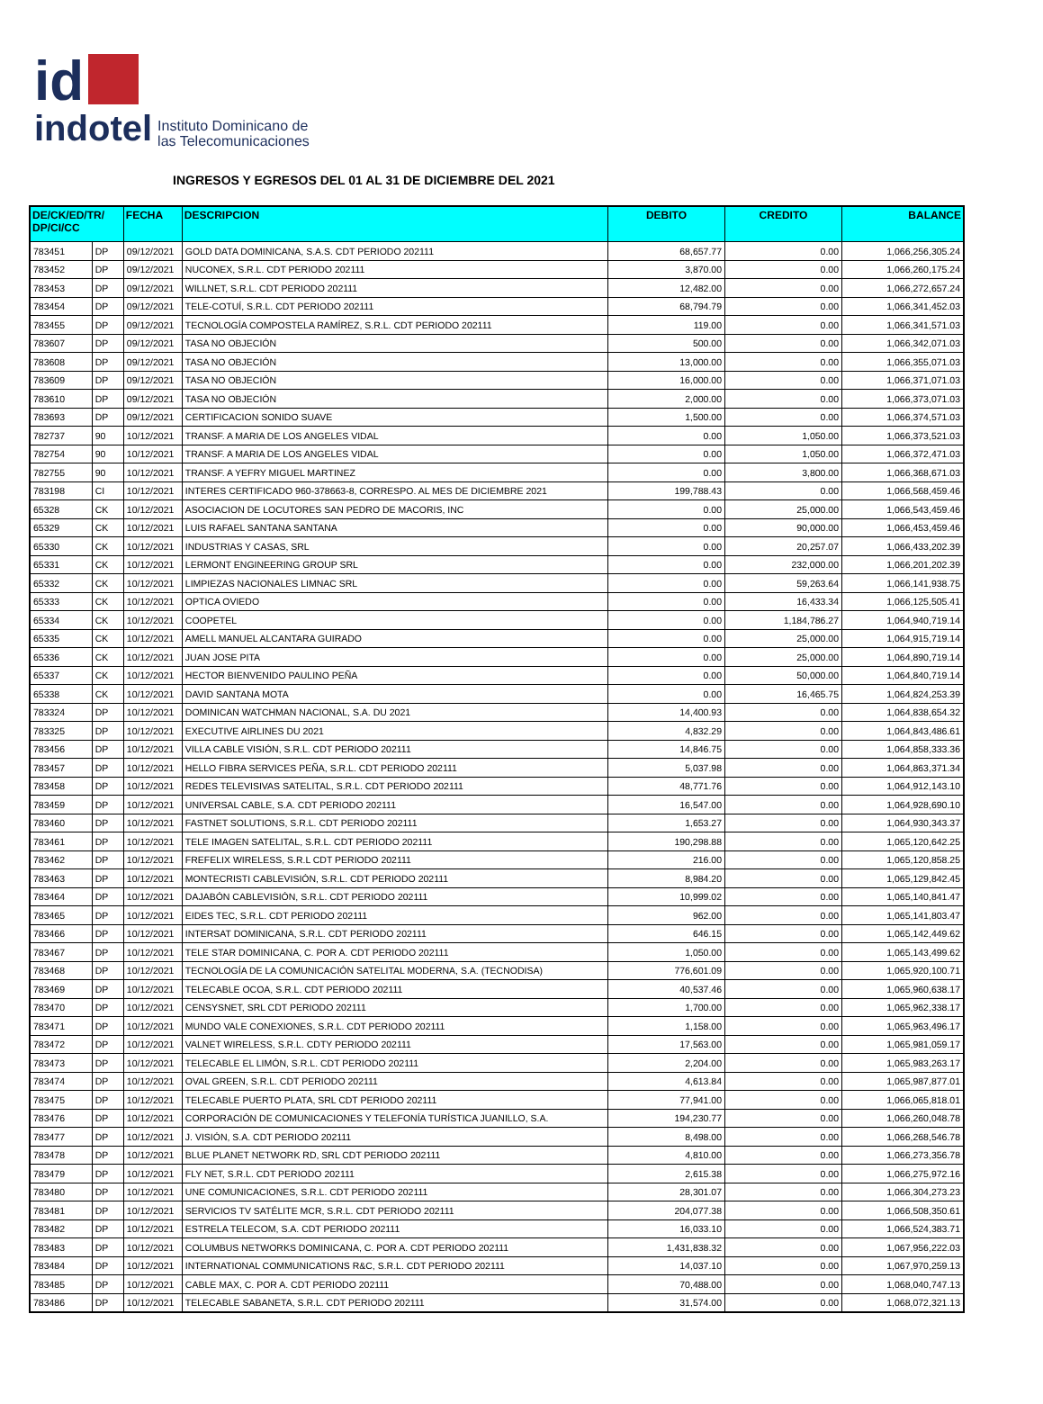id
indotel Instituto Dominicano de
las Telecomunicaciones
INGRESOS Y EGRESOS DEL 01 AL 31 DE DICIEMBRE DEL 2021
| DE/CK/ED/TR/ DP/CI/CC | | FECHA | DESCRIPCION | DEBITO | CREDITO | BALANCE |
| --- | --- | --- | --- | --- | --- | --- |
| 783451 | DP | 09/12/2021 | GOLD DATA DOMINICANA, S.A.S. CDT PERIODO 202111 | 68,657.77 | 0.00 | 1,066,256,305.24 |
| 783452 | DP | 09/12/2021 | NUCONEX, S.R.L. CDT PERIODO 202111 | 3,870.00 | 0.00 | 1,066,260,175.24 |
| 783453 | DP | 09/12/2021 | WILLNET, S.R.L. CDT PERIODO 202111 | 12,482.00 | 0.00 | 1,066,272,657.24 |
| 783454 | DP | 09/12/2021 | TELE-COTUÍ, S.R.L. CDT PERIODO 202111 | 68,794.79 | 0.00 | 1,066,341,452.03 |
| 783455 | DP | 09/12/2021 | TECNOLOGÍA COMPOSTELA RAMÍREZ, S.R.L. CDT PERIODO 202111 | 119.00 | 0.00 | 1,066,341,571.03 |
| 783607 | DP | 09/12/2021 | TASA NO OBJECIÓN | 500.00 | 0.00 | 1,066,342,071.03 |
| 783608 | DP | 09/12/2021 | TASA NO OBJECIÓN | 13,000.00 | 0.00 | 1,066,355,071.03 |
| 783609 | DP | 09/12/2021 | TASA NO OBJECIÓN | 16,000.00 | 0.00 | 1,066,371,071.03 |
| 783610 | DP | 09/12/2021 | TASA NO OBJECIÓN | 2,000.00 | 0.00 | 1,066,373,071.03 |
| 783693 | DP | 09/12/2021 | CERTIFICACION SONIDO SUAVE | 1,500.00 | 0.00 | 1,066,374,571.03 |
| 782737 | 90 | 10/12/2021 | TRANSF. A MARIA DE LOS ANGELES VIDAL | 0.00 | 1,050.00 | 1,066,373,521.03 |
| 782754 | 90 | 10/12/2021 | TRANSF. A MARIA DE LOS ANGELES VIDAL | 0.00 | 1,050.00 | 1,066,372,471.03 |
| 782755 | 90 | 10/12/2021 | TRANSF. A YEFRY MIGUEL MARTINEZ | 0.00 | 3,800.00 | 1,066,368,671.03 |
| 783198 | CI | 10/12/2021 | INTERES CERTIFICADO 960-378663-8, CORRESPO. AL MES DE DICIEMBRE 2021 | 199,788.43 | 0.00 | 1,066,568,459.46 |
| 65328 | CK | 10/12/2021 | ASOCIACION DE LOCUTORES SAN PEDRO DE MACORIS, INC | 0.00 | 25,000.00 | 1,066,543,459.46 |
| 65329 | CK | 10/12/2021 | LUIS RAFAEL SANTANA SANTANA | 0.00 | 90,000.00 | 1,066,453,459.46 |
| 65330 | CK | 10/12/2021 | INDUSTRIAS Y CASAS, SRL | 0.00 | 20,257.07 | 1,066,433,202.39 |
| 65331 | CK | 10/12/2021 | LERMONT ENGINEERING GROUP SRL | 0.00 | 232,000.00 | 1,066,201,202.39 |
| 65332 | CK | 10/12/2021 | LIMPIEZAS NACIONALES LIMNAC SRL | 0.00 | 59,263.64 | 1,066,141,938.75 |
| 65333 | CK | 10/12/2021 | OPTICA OVIEDO | 0.00 | 16,433.34 | 1,066,125,505.41 |
| 65334 | CK | 10/12/2021 | COOPETEL | 0.00 | 1,184,786.27 | 1,064,940,719.14 |
| 65335 | CK | 10/12/2021 | AMELL MANUEL ALCANTARA GUIRADO | 0.00 | 25,000.00 | 1,064,915,719.14 |
| 65336 | CK | 10/12/2021 | JUAN JOSE PITA | 0.00 | 25,000.00 | 1,064,890,719.14 |
| 65337 | CK | 10/12/2021 | HECTOR BIENVENIDO PAULINO PEÑA | 0.00 | 50,000.00 | 1,064,840,719.14 |
| 65338 | CK | 10/12/2021 | DAVID SANTANA MOTA | 0.00 | 16,465.75 | 1,064,824,253.39 |
| 783324 | DP | 10/12/2021 | DOMINICAN WATCHMAN NACIONAL, S.A. DU 2021 | 14,400.93 | 0.00 | 1,064,838,654.32 |
| 783325 | DP | 10/12/2021 | EXECUTIVE AIRLINES DU 2021 | 4,832.29 | 0.00 | 1,064,843,486.61 |
| 783456 | DP | 10/12/2021 | VILLA CABLE VISIÓN, S.R.L. CDT PERIODO 202111 | 14,846.75 | 0.00 | 1,064,858,333.36 |
| 783457 | DP | 10/12/2021 | HELLO FIBRA SERVICES PEÑA, S.R.L. CDT PERIODO 202111 | 5,037.98 | 0.00 | 1,064,863,371.34 |
| 783458 | DP | 10/12/2021 | REDES TELEVISIVAS SATELITAL, S.R.L. CDT PERIODO 202111 | 48,771.76 | 0.00 | 1,064,912,143.10 |
| 783459 | DP | 10/12/2021 | UNIVERSAL CABLE, S.A. CDT PERIODO 202111 | 16,547.00 | 0.00 | 1,064,928,690.10 |
| 783460 | DP | 10/12/2021 | FASTNET SOLUTIONS, S.R.L. CDT PERIODO 202111 | 1,653.27 | 0.00 | 1,064,930,343.37 |
| 783461 | DP | 10/12/2021 | TELE IMAGEN SATELITAL, S.R.L. CDT PERIODO 202111 | 190,298.88 | 0.00 | 1,065,120,642.25 |
| 783462 | DP | 10/12/2021 | FREFELIX WIRELESS, S.R.L CDT PERIODO 202111 | 216.00 | 0.00 | 1,065,120,858.25 |
| 783463 | DP | 10/12/2021 | MONTECRISTI CABLEVISIÓN, S.R.L. CDT PERIODO 202111 | 8,984.20 | 0.00 | 1,065,129,842.45 |
| 783464 | DP | 10/12/2021 | DAJABÓN CABLEVISIÓN, S.R.L. CDT PERIODO 202111 | 10,999.02 | 0.00 | 1,065,140,841.47 |
| 783465 | DP | 10/12/2021 | EIDES TEC, S.R.L. CDT PERIODO 202111 | 962.00 | 0.00 | 1,065,141,803.47 |
| 783466 | DP | 10/12/2021 | INTERSAT DOMINICANA, S.R.L. CDT PERIODO 202111 | 646.15 | 0.00 | 1,065,142,449.62 |
| 783467 | DP | 10/12/2021 | TELE STAR DOMINICANA, C. POR A. CDT PERIODO 202111 | 1,050.00 | 0.00 | 1,065,143,499.62 |
| 783468 | DP | 10/12/2021 | TECNOLOGÍA DE LA COMUNICACIÓN SATELITAL MODERNA, S.A. (TECNODISA) | 776,601.09 | 0.00 | 1,065,920,100.71 |
| 783469 | DP | 10/12/2021 | TELECABLE OCOA, S.R.L. CDT PERIODO 202111 | 40,537.46 | 0.00 | 1,065,960,638.17 |
| 783470 | DP | 10/12/2021 | CENSYSNET, SRL CDT PERIODO 202111 | 1,700.00 | 0.00 | 1,065,962,338.17 |
| 783471 | DP | 10/12/2021 | MUNDO VALE CONEXIONES, S.R.L. CDT PERIODO 202111 | 1,158.00 | 0.00 | 1,065,963,496.17 |
| 783472 | DP | 10/12/2021 | VALNET WIRELESS, S.R.L. CDTY PERIODO 202111 | 17,563.00 | 0.00 | 1,065,981,059.17 |
| 783473 | DP | 10/12/2021 | TELECABLE EL LIMÓN, S.R.L. CDT PERIODO 202111 | 2,204.00 | 0.00 | 1,065,983,263.17 |
| 783474 | DP | 10/12/2021 | OVAL GREEN, S.R.L. CDT PERIODO 202111 | 4,613.84 | 0.00 | 1,065,987,877.01 |
| 783475 | DP | 10/12/2021 | TELECABLE PUERTO PLATA, SRL CDT PERIODO 202111 | 77,941.00 | 0.00 | 1,066,065,818.01 |
| 783476 | DP | 10/12/2021 | CORPORACIÓN DE COMUNICACIONES Y TELEFONÍA TURÍSTICA JUANILLO, S.A. | 194,230.77 | 0.00 | 1,066,260,048.78 |
| 783477 | DP | 10/12/2021 | J. VISIÓN, S.A. CDT PERIODO 202111 | 8,498.00 | 0.00 | 1,066,268,546.78 |
| 783478 | DP | 10/12/2021 | BLUE PLANET NETWORK RD, SRL CDT PERIODO 202111 | 4,810.00 | 0.00 | 1,066,273,356.78 |
| 783479 | DP | 10/12/2021 | FLY NET, S.R.L. CDT PERIODO 202111 | 2,615.38 | 0.00 | 1,066,275,972.16 |
| 783480 | DP | 10/12/2021 | UNE COMUNICACIONES, S.R.L. CDT PERIODO 202111 | 28,301.07 | 0.00 | 1,066,304,273.23 |
| 783481 | DP | 10/12/2021 | SERVICIOS TV SATÉLITE MCR, S.R.L. CDT PERIODO 202111 | 204,077.38 | 0.00 | 1,066,508,350.61 |
| 783482 | DP | 10/12/2021 | ESTRELA TELECOM, S.A. CDT PERIODO 202111 | 16,033.10 | 0.00 | 1,066,524,383.71 |
| 783483 | DP | 10/12/2021 | COLUMBUS NETWORKS DOMINICANA, C. POR A. CDT PERIODO 202111 | 1,431,838.32 | 0.00 | 1,067,956,222.03 |
| 783484 | DP | 10/12/2021 | INTERNATIONAL COMMUNICATIONS R&C, S.R.L. CDT PERIODO 202111 | 14,037.10 | 0.00 | 1,067,970,259.13 |
| 783485 | DP | 10/12/2021 | CABLE MAX, C. POR A. CDT PERIODO 202111 | 70,488.00 | 0.00 | 1,068,040,747.13 |
| 783486 | DP | 10/12/2021 | TELECABLE SABANETA, S.R.L. CDT PERIODO 202111 | 31,574.00 | 0.00 | 1,068,072,321.13 |